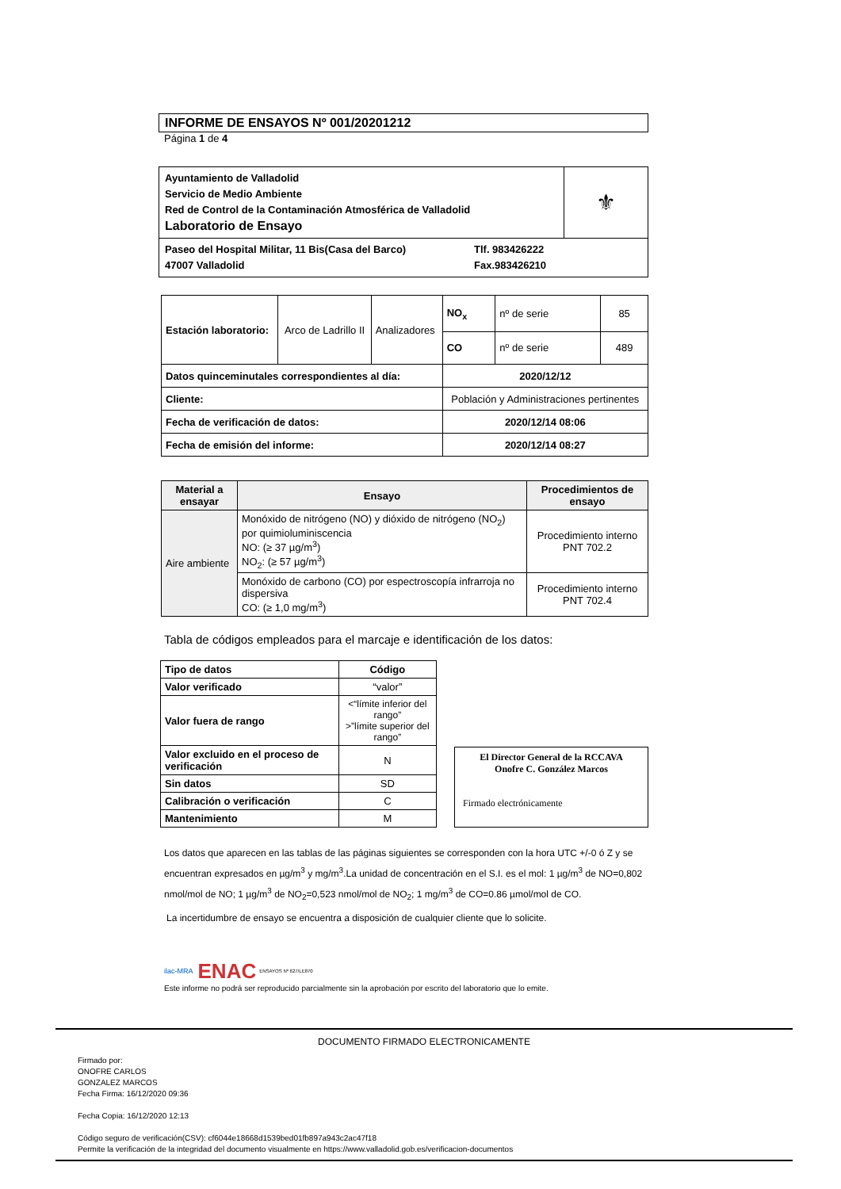INFORME DE ENSAYOS Nº 001/20201212
Página 1 de 4
| Ayuntamiento de Valladolid Servicio de Medio Ambiente Red de Control de la Contaminación Atmosférica de Valladolid Laboratorio de Ensayo | ⚜ |
| Paseo del Hospital Militar, 11 Bis(Casa del Barco) 47007 Valladolid Tlf. 983426222 Fax.983426210 | |
| Estación laboratorio: | Arco de Ladrillo II | Analizadores | NO<sub>x</sub> | nº de serie | 85 |
| | | | CO | nº de serie | 489 |
| Datos quinceminutales correspondientes al día: | | | 2020/12/12 | | |
| Cliente: | | | Población y Administraciones pertinentes | | |
| Fecha de verificación de datos: | | | 2020/12/14 08:06 | | |
| Fecha de emisión del informe: | | | 2020/12/14 08:27 | | |
| Material a ensayar | Ensayo | Procedimientos de ensayo |
| --- | --- | --- |
| Aire ambiente | Monóxido de nitrógeno (NO) y dióxido de nitrógeno (NO<sub>2</sub>) por quimioluminiscencia NO: (≥ 37 µg/m<sup>3</sup>) NO<sub>2</sub>: (≥ 57 µg/m<sup>3</sup>) | Procedimiento interno PNT 702.2 |
| | Monóxido de carbono (CO) por espectroscopía infrarroja no dispersiva CO: (≥ 1,0 mg/m<sup>3</sup>) | Procedimiento interno PNT 702.4 |
Tabla de códigos empleados para el marcaje e identificación de los datos:
| Tipo de datos | Código |
| --- | --- |
| Valor verificado | “valor” |
| Valor fuera de rango | <“límite inferior del rango” >”límite superior del rango” |
| Valor excluido en el proceso de verificación | N |
| Sin datos | SD |
| Calibración o verificación | C |
| Mantenimiento | M |
El Director General de la RCCAVA
Onofre C. González Marcos
Firmado electrónicamente
Los datos que aparecen en las tablas de las páginas siguientes se corresponden con la hora UTC +/-0 ó Z y se encuentran expresados en µg/m<sup>3</sup> y mg/m<sup>3</sup>.La unidad de concentración en el S.I. es el mol: 1 µg/m<sup>3</sup> de NO=0,802 nmol/mol de NO; 1 µg/m<sup>3</sup> de NO<sub>2</sub>=0,523 nmol/mol de NO<sub>2</sub>; 1 mg/m<sup>3</sup> de CO=0.86 µmol/mol de CO.
La incertidumbre de ensayo se encuentra a disposición de cualquier cliente que lo solicite.
ilac-MRA ENAC ENSAYOS Nº 627/LE870
Este informe no podrá ser reproducido parcialmente sin la aprobación por escrito del laboratorio que lo emite.
DOCUMENTO FIRMADO ELECTRONICAMENTE
Firmado por:
ONOFRE CARLOS
GONZALEZ MARCOS
Fecha Firma: 16/12/2020 09:36
Fecha Copia: 16/12/2020 12:13
Código seguro de verificación(CSV): cf6044e18668d1539bed01fb897a943c2ac47f18
Permite la verificación de la integridad del documento visualmente en https://www.valladolid.gob.es/verificacion-documentos